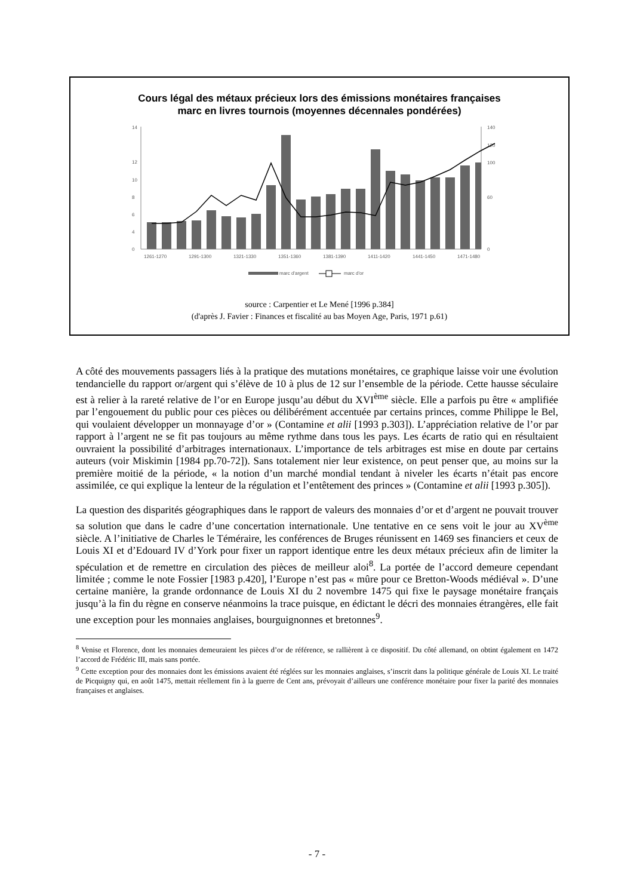Cours légal des métaux précieux lors des émissions monétaires françaises
marc en livres tournois (moyennes décennales pondérées)
14
12
10
8
6
4
0
140
120
100
60
0
1261-1270
1291-1300
1321-1330
1351-1360
1381-1390
1411-1420
1441-1450
1471-1480
marc d'argent
marc d'or
source : Carpentier et Le Mené [1996 p.384]
(d'après J. Favier : Finances et fiscalité au bas Moyen Age, Paris, 1971 p.61)
A côté des mouvements passagers liés à la pratique des mutations monétaires, ce graphique laisse voir une évolution tendancielle du rapport or/argent qui s’élève de 10 à plus de 12 sur l’ensemble de la période. Cette hausse séculaire est à relier à la rareté relative de l’or en Europe jusqu’au début du XVI<sup>ème</sup> siècle. Elle a parfois pu être « amplifiée par l’engouement du public pour ces pièces ou délibérément accentuée par certains princes, comme Philippe le Bel, qui voulaient développer un monnayage d’or » (Contamine et alii [1993 p.303]). L’appréciation relative de l’or par rapport à l’argent ne se fit pas toujours au même rythme dans tous les pays. Les écarts de ratio qui en résultaient ouvraient la possibilité d’arbitrages internationaux. L’importance de tels arbitrages est mise en doute par certains auteurs (voir Miskimin [1984 pp.70-72]). Sans totalement nier leur existence, on peut penser que, au moins sur la première moitié de la période, « la notion d’un marché mondial tendant à niveler les écarts n’était pas encore assimilée, ce qui explique la lenteur de la régulation et l’entêtement des princes » (Contamine et alii [1993 p.305]).
La question des disparités géographiques dans le rapport de valeurs des monnaies d’or et d’argent ne pouvait trouver sa solution que dans le cadre d’une concertation internationale. Une tentative en ce sens voit le jour au XV<sup>ème</sup> siècle. A l’initiative de Charles le Téméraire, les conférences de Bruges réunissent en 1469 ses financiers et ceux de Louis XI et d’Edouard IV d’York pour fixer un rapport identique entre les deux métaux précieux afin de limiter la spéculation et de remettre en circulation des pièces de meilleur aloi<sup>8</sup>. La portée de l’accord demeure cependant limitée ; comme le note Fossier [1983 p.420], l’Europe n’est pas « mûre pour ce Bretton-Woods médiéval ». D’une certaine manière, la grande ordonnance de Louis XI du 2 novembre 1475 qui fixe le paysage monétaire français jusqu’à la fin du règne en conserve néanmoins la trace puisque, en édictant le décri des monnaies étrangères, elle fait une exception pour les monnaies anglaises, bourguignonnes et bretonnes<sup>9</sup>.
<sup>8</sup> Venise et Florence, dont les monnaies demeuraient les pièces d’or de référence, se rallièrent à ce dispositif. Du côté allemand, on obtint également en 1472 l’accord de Frédéric III, mais sans portée.
<sup>9</sup> Cette exception pour des monnaies dont les émissions avaient été réglées sur les monnaies anglaises, s’inscrit dans la politique générale de Louis XI. Le traité de Picquigny qui, en août 1475, mettait réellement fin à la guerre de Cent ans, prévoyait d’ailleurs une conférence monétaire pour fixer la parité des monnaies françaises et anglaises.
- 7 -